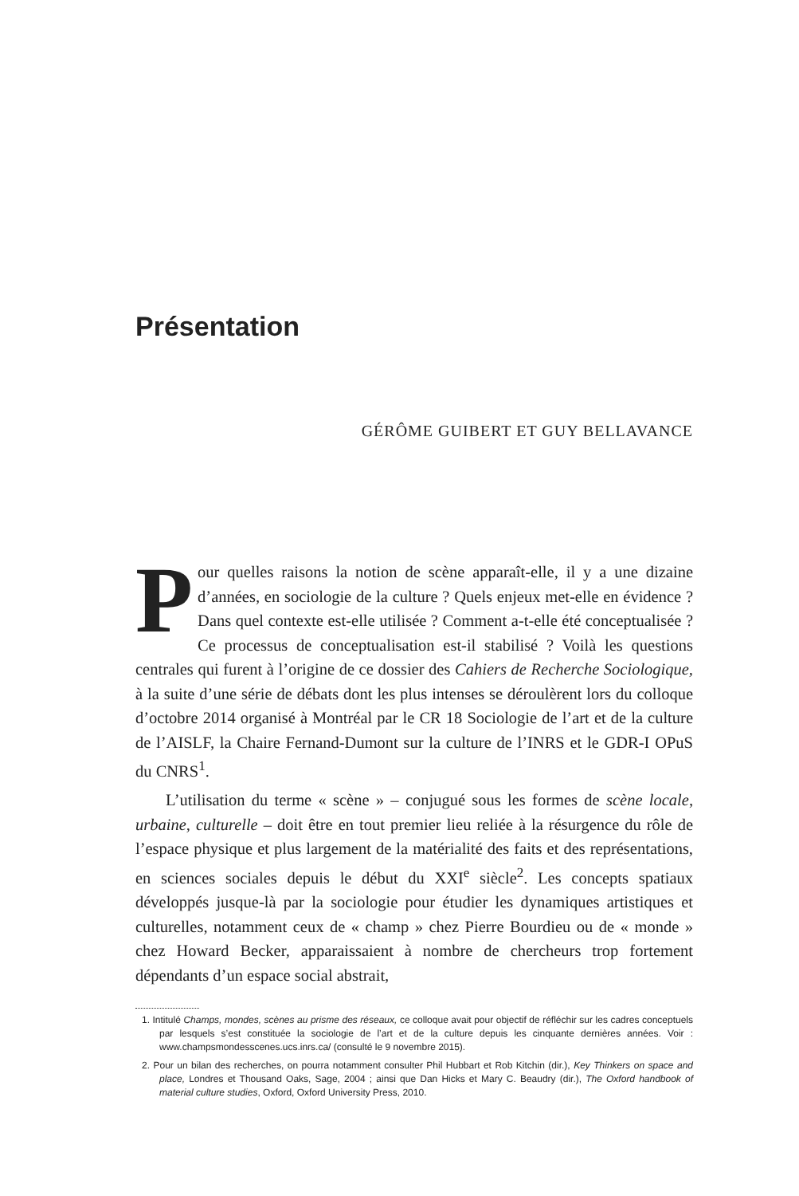Présentation
GÉRÔME GUIBERT ET GUY BELLAVANCE
Pour quelles raisons la notion de scène apparaît-elle, il y a une dizaine d’années, en sociologie de la culture ? Quels enjeux met-elle en évidence ? Dans quel contexte est-elle utilisée ? Comment a-t-elle été conceptualisée ? Ce processus de conceptualisation est-il stabilisé ? Voilà les questions centrales qui furent à l’origine de ce dossier des Cahiers de Recherche Sociologique, à la suite d’une série de débats dont les plus intenses se déroulèrent lors du colloque d’octobre 2014 organisé à Montréal par le CR 18 Sociologie de l’art et de la culture de l’AISLF, la Chaire Fernand-Dumont sur la culture de l’INRS et le GDR-I OPuS du CNRS<sup>1</sup>.
L’utilisation du terme « scène » – conjugué sous les formes de scène locale, urbaine, culturelle – doit être en tout premier lieu reliée à la résurgence du rôle de l’espace physique et plus largement de la matérialité des faits et des représentations, en sciences sociales depuis le début du XXI<sup>e</sup> siècle<sup>2</sup>. Les concepts spatiaux développés jusque-là par la sociologie pour étudier les dynamiques artistiques et culturelles, notamment ceux de « champ » chez Pierre Bourdieu ou de « monde » chez Howard Becker, apparaissaient à nombre de chercheurs trop fortement dépendants d’un espace social abstrait,
1. Intitulé Champs, mondes, scènes au prisme des réseaux, ce colloque avait pour objectif de réfléchir sur les cadres conceptuels par lesquels s’est constituée la sociologie de l’art et de la culture depuis les cinquante dernières années. Voir : www.champsmondesscenes.ucs.inrs.ca/ (consulté le 9 novembre 2015).
2. Pour un bilan des recherches, on pourra notamment consulter Phil Hubbart et Rob Kitchin (dir.), Key Thinkers on space and place, Londres et Thousand Oaks, Sage, 2004 ; ainsi que Dan Hicks et Mary C. Beaudry (dir.), The Oxford handbook of material culture studies, Oxford, Oxford University Press, 2010.